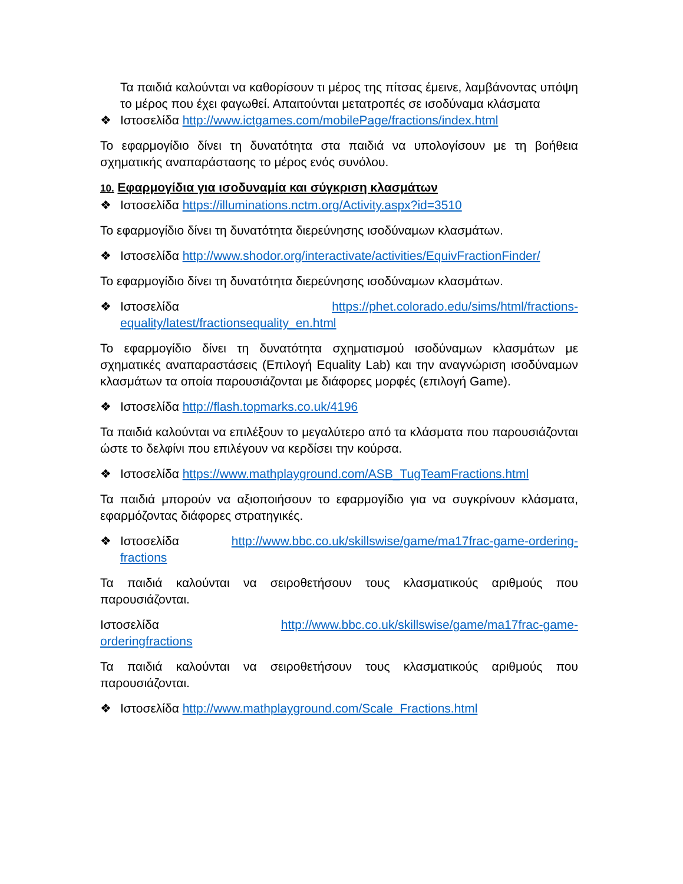Τα παιδιά καλούνται να καθορίσουν τι μέρος της πίτσας έμεινε, λαμβάνοντας υπόψη το μέρος που έχει φαγωθεί. Απαιτούνται μετατροπές σε ισοδύναμα κλάσματα
❖ Ιστοσελίδα http://www.ictgames.com/mobilePage/fractions/index.html
Το εφαρμογίδιο δίνει τη δυνατότητα στα παιδιά να υπολογίσουν με τη βοήθεια σχηματικής αναπαράστασης το μέρος ενός συνόλου.
10. Εφαρμογίδια για ισοδυναμία και σύγκριση κλασμάτων
❖ Ιστοσελίδα https://illuminations.nctm.org/Activity.aspx?id=3510
Το εφαρμογίδιο δίνει τη δυνατότητα διερεύνησης ισοδύναμων κλασμάτων.
❖ Ιστοσελίδα http://www.shodor.org/interactivate/activities/EquivFractionFinder/
Το εφαρμογίδιο δίνει τη δυνατότητα διερεύνησης ισοδύναμων κλασμάτων.
❖ Ιστοσελίδα https://phet.colorado.edu/sims/html/fractions-equality/latest/fractionsequality_en.html
Το εφαρμογίδιο δίνει τη δυνατότητα σχηματισμού ισοδύναμων κλασμάτων με σχηματικές αναπαραστάσεις (Επιλογή Equality Lab) και την αναγνώριση ισοδύναμων κλασμάτων τα οποία παρουσιάζονται με διάφορες μορφές (επιλογή Game).
❖ Ιστοσελίδα http://flash.topmarks.co.uk/4196
Τα παιδιά καλούνται να επιλέξουν το μεγαλύτερο από τα κλάσματα που παρουσιάζονται ώστε το δελφίνι που επιλέγουν να κερδίσει την κούρσα.
❖ Ιστοσελίδα https://www.mathplayground.com/ASB_TugTeamFractions.html
Τα παιδιά μπορούν να αξιοποιήσουν το εφαρμογίδιο για να συγκρίνουν κλάσματα, εφαρμόζοντας διάφορες στρατηγικές.
❖ Ιστοσελίδα http://www.bbc.co.uk/skillswise/game/ma17frac-game-ordering-fractions
Τα παιδιά καλούνται να σειροθετήσουν τους κλασματικούς αριθμούς που παρουσιάζονται.
Ιστοσελίδα http://www.bbc.co.uk/skillswise/game/ma17frac-game-orderingfractions
Τα παιδιά καλούνται να σειροθετήσουν τους κλασματικούς αριθμούς που παρουσιάζονται.
❖ Ιστοσελίδα http://www.mathplayground.com/Scale_Fractions.html